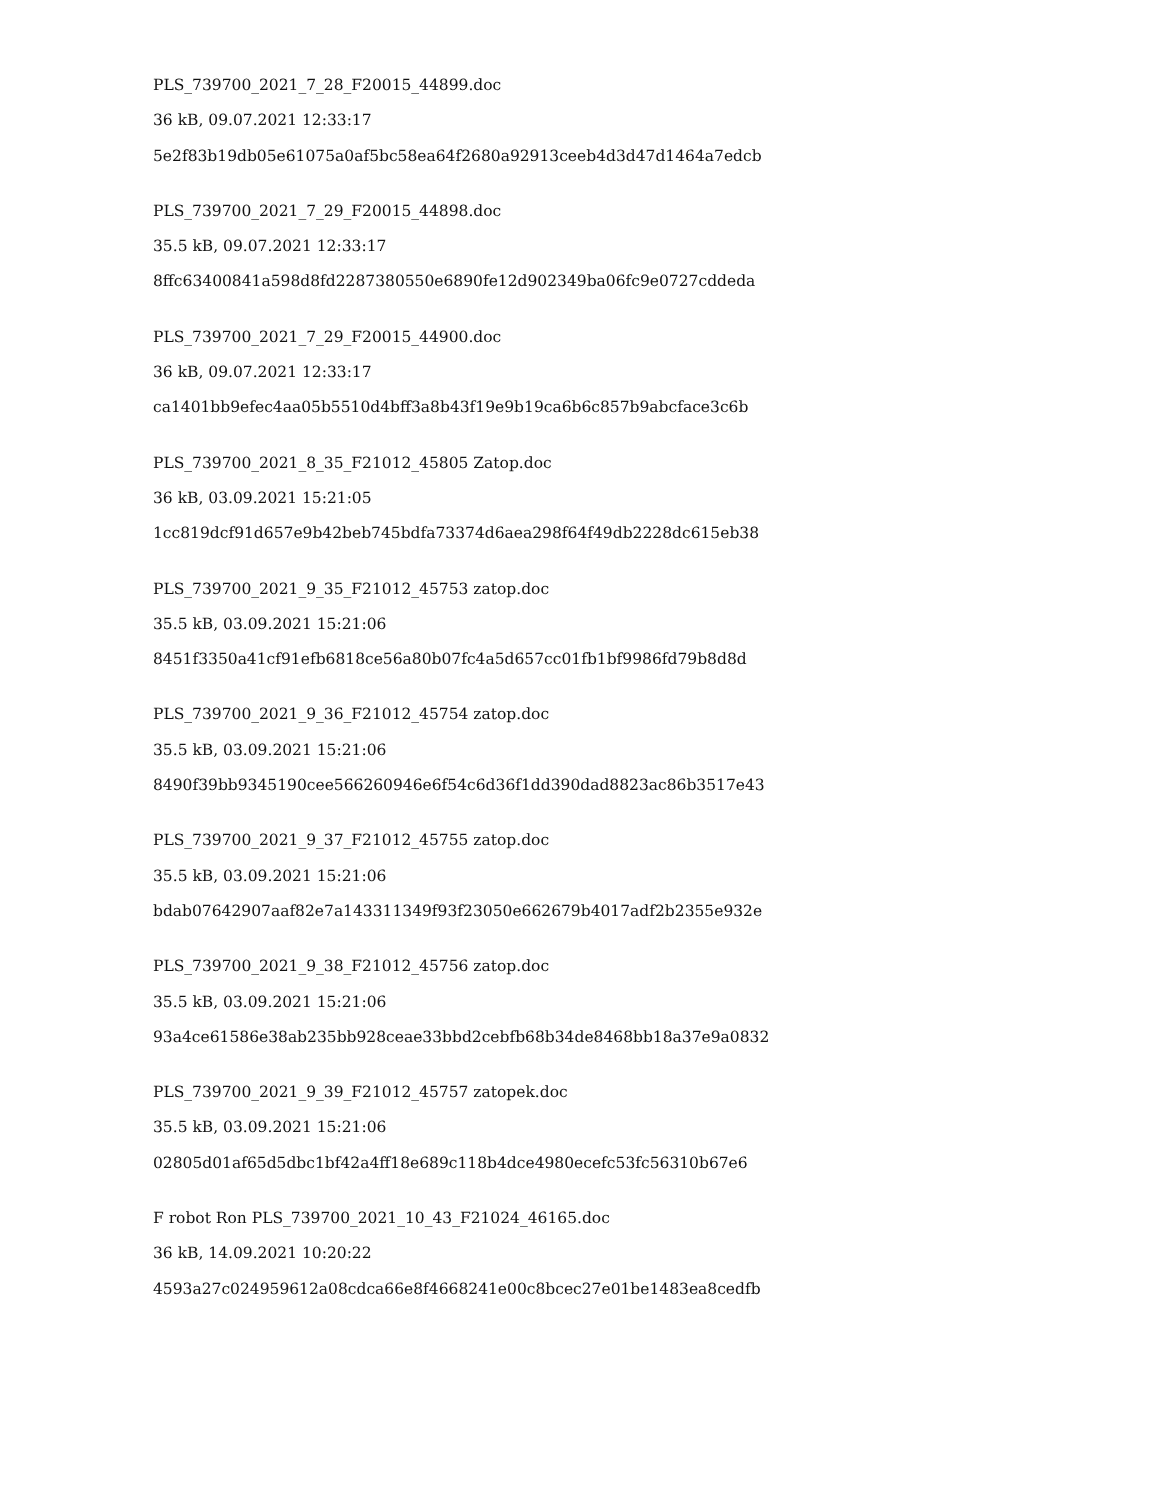PLS_739700_2021_7_28_F20015_44899.doc
36 kB, 09.07.2021 12:33:17
5e2f83b19db05e61075a0af5bc58ea64f2680a92913ceeb4d3d47d1464a7edcb
PLS_739700_2021_7_29_F20015_44898.doc
35.5 kB, 09.07.2021 12:33:17
8ffc63400841a598d8fd2287380550e6890fe12d902349ba06fc9e0727cddeda
PLS_739700_2021_7_29_F20015_44900.doc
36 kB, 09.07.2021 12:33:17
ca1401bb9efec4aa05b5510d4bff3a8b43f19e9b19ca6b6c857b9abcface3c6b
PLS_739700_2021_8_35_F21012_45805 Zatop.doc
36 kB, 03.09.2021 15:21:05
1cc819dcf91d657e9b42beb745bdfa73374d6aea298f64f49db2228dc615eb38
PLS_739700_2021_9_35_F21012_45753 zatop.doc
35.5 kB, 03.09.2021 15:21:06
8451f3350a41cf91efb6818ce56a80b07fc4a5d657cc01fb1bf9986fd79b8d8d
PLS_739700_2021_9_36_F21012_45754 zatop.doc
35.5 kB, 03.09.2021 15:21:06
8490f39bb9345190cee566260946e6f54c6d36f1dd390dad8823ac86b3517e43
PLS_739700_2021_9_37_F21012_45755 zatop.doc
35.5 kB, 03.09.2021 15:21:06
bdab07642907aaf82e7a143311349f93f23050e662679b4017adf2b2355e932e
PLS_739700_2021_9_38_F21012_45756 zatop.doc
35.5 kB, 03.09.2021 15:21:06
93a4ce61586e38ab235bb928ceae33bbd2cebfb68b34de8468bb18a37e9a0832
PLS_739700_2021_9_39_F21012_45757 zatopek.doc
35.5 kB, 03.09.2021 15:21:06
02805d01af65d5dbc1bf42a4ff18e689c118b4dce4980ecefc53fc56310b67e6
F robot Ron PLS_739700_2021_10_43_F21024_46165.doc
36 kB, 14.09.2021 10:20:22
4593a27c024959612a08cdca66e8f4668241e00c8bcec27e01be1483ea8cedfb